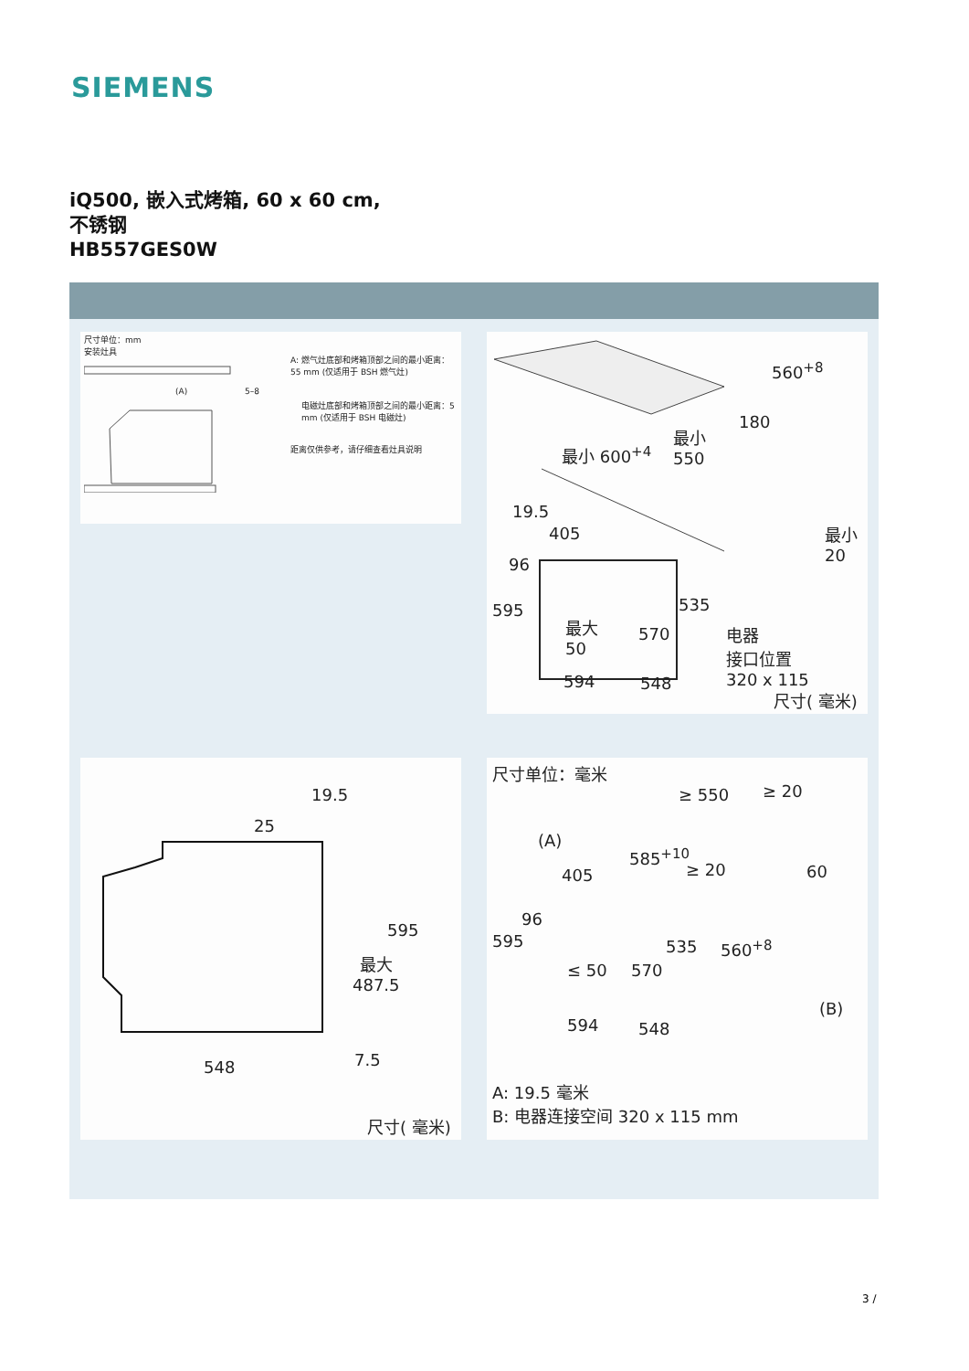SIEMENS
iQ500, 嵌入式烤箱, 60 x 60 cm,
不锈钢
HB557GES0W
尺寸单位：mm
安装灶具
(A) 5–8
A: 燃气灶底部和烤箱顶部之间的最小距离：55 mm (仅适用于 BSH 燃气灶)
电磁灶底部和烤箱顶部之间的最小距离：5 mm (仅适用于 BSH 电磁灶)
距离仅供参考，请仔细查看灶具说明
560<sup>+8</sup>
180
最小
550
最小 600<sup>+4</sup>
19.5
405
96
595
最大
50
570
535
594 548
最小
20
电器
接口位置
320 x 115
尺寸( 毫米)
19.5
25
595
最大
487.5
7.5
548
尺寸( 毫米)
尺寸单位：毫米
≥ 550 ≥ 20
(A)
585<sup>+10</sup>
≥ 20 60
405
96
595 535 560<sup>+8</sup>
≤ 50 570
(B)
594 548
A: 19.5 毫米
B: 电器连接空间 320 x 115 mm
3 /